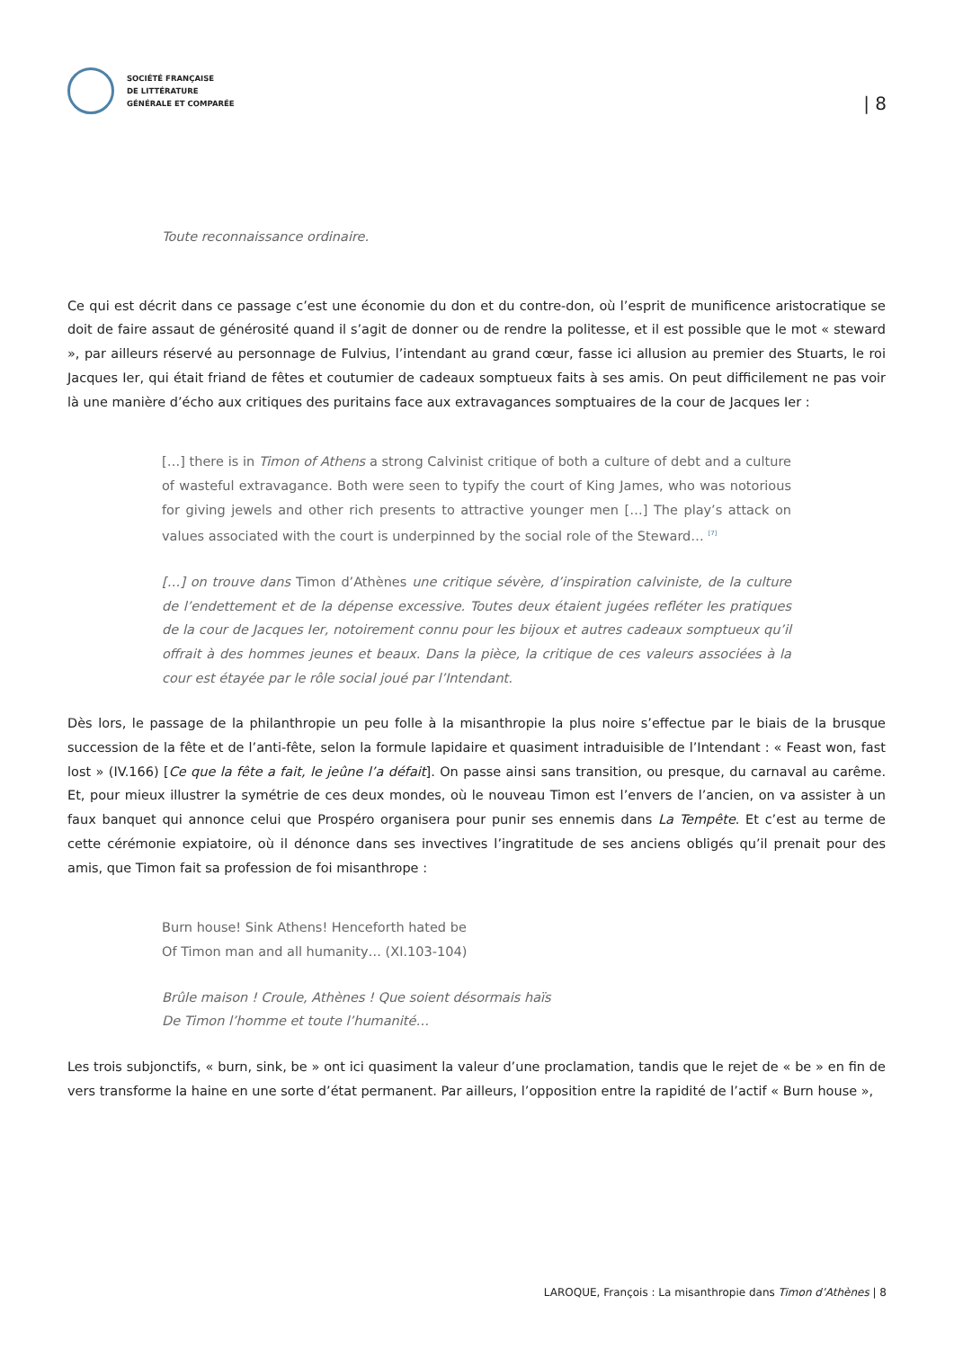SOCIÉTÉ FRANÇAISE
DE LITTÉRATURE
GÉNÉRALE ET COMPARÉE
| 8
Toute reconnaissance ordinaire.
Ce qui est décrit dans ce passage c’est une économie du don et du contre-don, où l’esprit de munificence aristocratique se doit de faire assaut de générosité quand il s’agit de donner ou de rendre la politesse, et il est possible que le mot « steward », par ailleurs réservé au personnage de Fulvius, l’intendant au grand cœur, fasse ici allusion au premier des Stuarts, le roi Jacques Ier, qui était friand de fêtes et coutumier de cadeaux somptueux faits à ses amis. On peut difficilement ne pas voir là une manière d’écho aux critiques des puritains face aux extravagances somptuaires de la cour de Jacques Ier :
[…] there is in Timon of Athens a strong Calvinist critique of both a culture of debt and a culture of wasteful extravagance. Both were seen to typify the court of King James, who was notorious for giving jewels and other rich presents to attractive younger men […] The play’s attack on values associated with the court is underpinned by the social role of the Steward… <sup>[7]</sup>
[…] on trouve dans Timon d’Athènes une critique sévère, d’inspiration calviniste, de la culture de l’endettement et de la dépense excessive. Toutes deux étaient jugées refléter les pratiques de la cour de Jacques Ier, notoirement connu pour les bijoux et autres cadeaux somptueux qu’il offrait à des hommes jeunes et beaux. Dans la pièce, la critique de ces valeurs associées à la cour est étayée par le rôle social joué par l’Intendant.
Dès lors, le passage de la philanthropie un peu folle à la misanthropie la plus noire s’effectue par le biais de la brusque succession de la fête et de l’anti-fête, selon la formule lapidaire et quasiment intraduisible de l’Intendant : « Feast won, fast lost » (IV.166) [Ce que la fête a fait, le jeûne l’a défait]. On passe ainsi sans transition, ou presque, du carnaval au carême. Et, pour mieux illustrer la symétrie de ces deux mondes, où le nouveau Timon est l’envers de l’ancien, on va assister à un faux banquet qui annonce celui que Prospéro organisera pour punir ses ennemis dans La Tempête. Et c’est au terme de cette cérémonie expiatoire, où il dénonce dans ses invectives l’ingratitude de ses anciens obligés qu’il prenait pour des amis, que Timon fait sa profession de foi misanthrope :
Burn house! Sink Athens! Henceforth hated be
Of Timon man and all humanity… (XI.103-104)
Brûle maison ! Croule, Athènes ! Que soient désormais haïs
De Timon l’homme et toute l’humanité…
Les trois subjonctifs, « burn, sink, be » ont ici quasiment la valeur d’une proclamation, tandis que le rejet de « be » en fin de vers transforme la haine en une sorte d’état permanent. Par ailleurs, l’opposition entre la rapidité de l’actif « Burn house »,
LAROQUE, François : La misanthropie dans Timon d’Athènes | 8